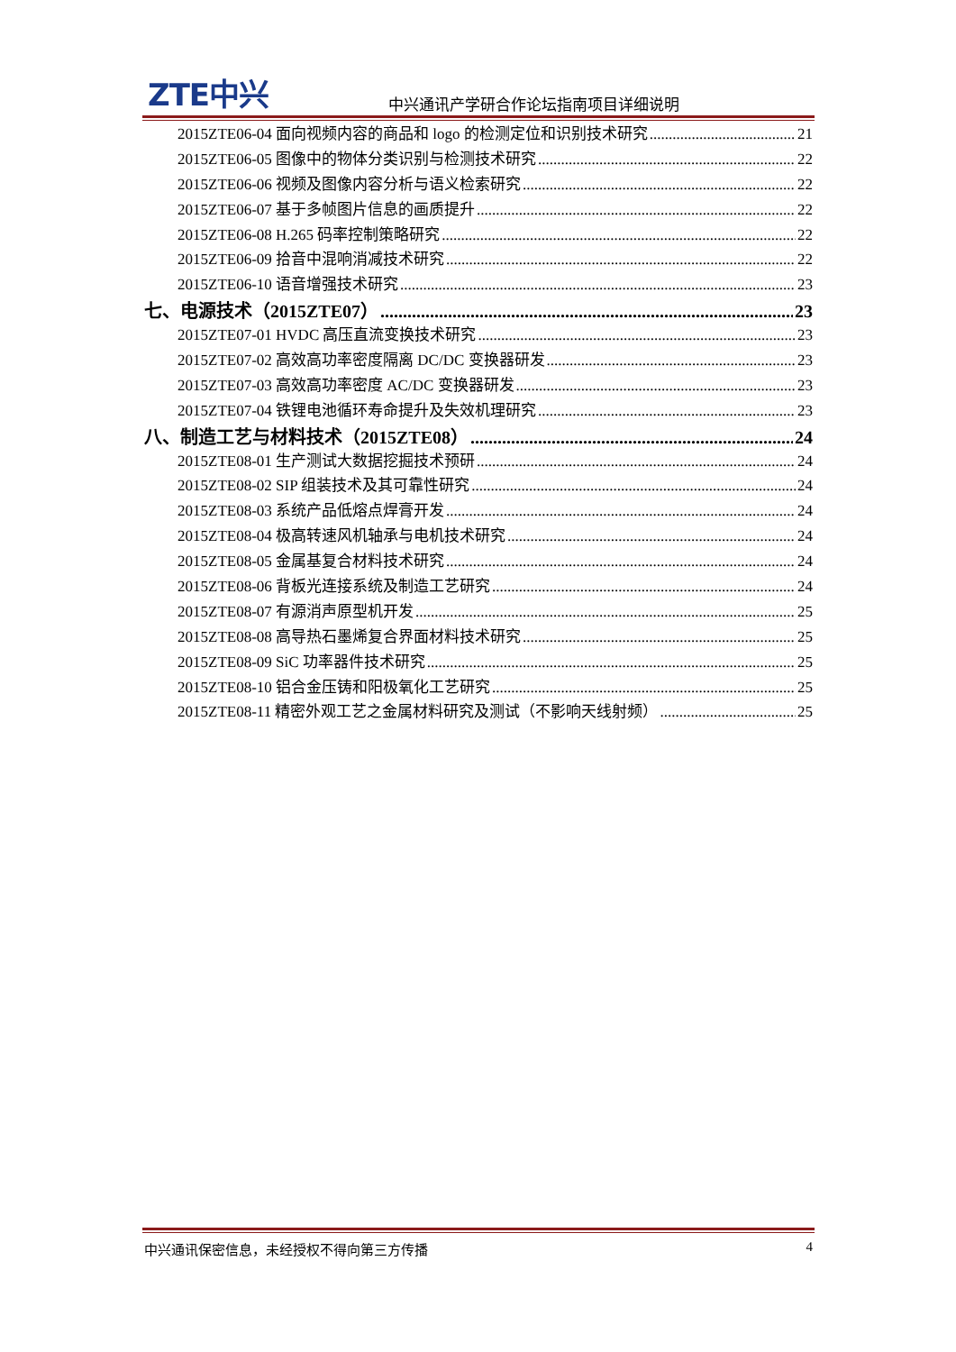ZTE中兴
中兴通讯产学研合作论坛指南项目详细说明
2015ZTE06-04 面向视频内容的商品和 logo 的检测定位和识别技术研究 21
2015ZTE06-05 图像中的物体分类识别与检测技术研究 22
2015ZTE06-06 视频及图像内容分析与语义检索研究 22
2015ZTE06-07 基于多帧图片信息的画质提升 22
2015ZTE06-08 H.265 码率控制策略研究 22
2015ZTE06-09 拾音中混响消减技术研究 22
2015ZTE06-10 语音增强技术研究 23
七、电源技术（2015ZTE07） 23
2015ZTE07-01 HVDC 高压直流变换技术研究 23
2015ZTE07-02 高效高功率密度隔离 DC/DC 变换器研发 23
2015ZTE07-03 高效高功率密度 AC/DC 变换器研发 23
2015ZTE07-04 铁锂电池循环寿命提升及失效机理研究 23
八、制造工艺与材料技术（2015ZTE08） 24
2015ZTE08-01 生产测试大数据挖掘技术预研 24
2015ZTE08-02 SIP 组装技术及其可靠性研究 24
2015ZTE08-03 系统产品低熔点焊膏开发 24
2015ZTE08-04 极高转速风机轴承与电机技术研究 24
2015ZTE08-05 金属基复合材料技术研究 24
2015ZTE08-06 背板光连接系统及制造工艺研究 24
2015ZTE08-07 有源消声原型机开发 25
2015ZTE08-08 高导热石墨烯复合界面材料技术研究 25
2015ZTE08-09 SiC 功率器件技术研究 25
2015ZTE08-10 铝合金压铸和阳极氧化工艺研究 25
2015ZTE08-11 精密外观工艺之金属材料研究及测试（不影响天线射频） 25
中兴通讯保密信息，未经授权不得向第三方传播 4